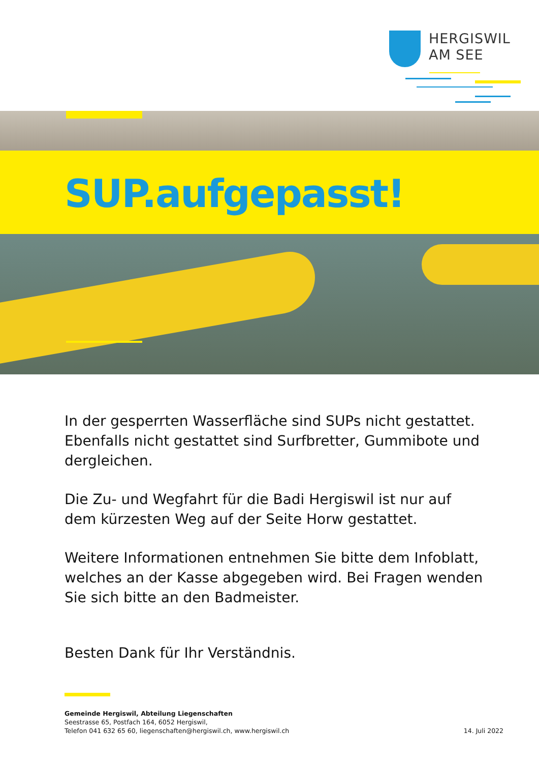HERGISWIL
AM SEE
SUP.aufgepasst!
In der gesperrten Wasserfläche sind SUPs nicht gestattet. Ebenfalls nicht gestattet sind Surfbretter, Gummibote und dergleichen.
Die Zu- und Wegfahrt für die Badi Hergiswil ist nur auf dem kürzesten Weg auf der Seite Horw gestattet.
Weitere Informationen entnehmen Sie bitte dem Infoblatt, welches an der Kasse abgegeben wird. Bei Fragen wenden Sie sich bitte an den Badmeister.
Besten Dank für Ihr Verständnis.
Gemeinde Hergiswil, Abteilung Liegenschaften
Seestrasse 65, Postfach 164, 6052 Hergiswil,
Telefon 041 632 65 60, liegenschaften@hergiswil.ch, www.hergiswil.ch 14. Juli 2022